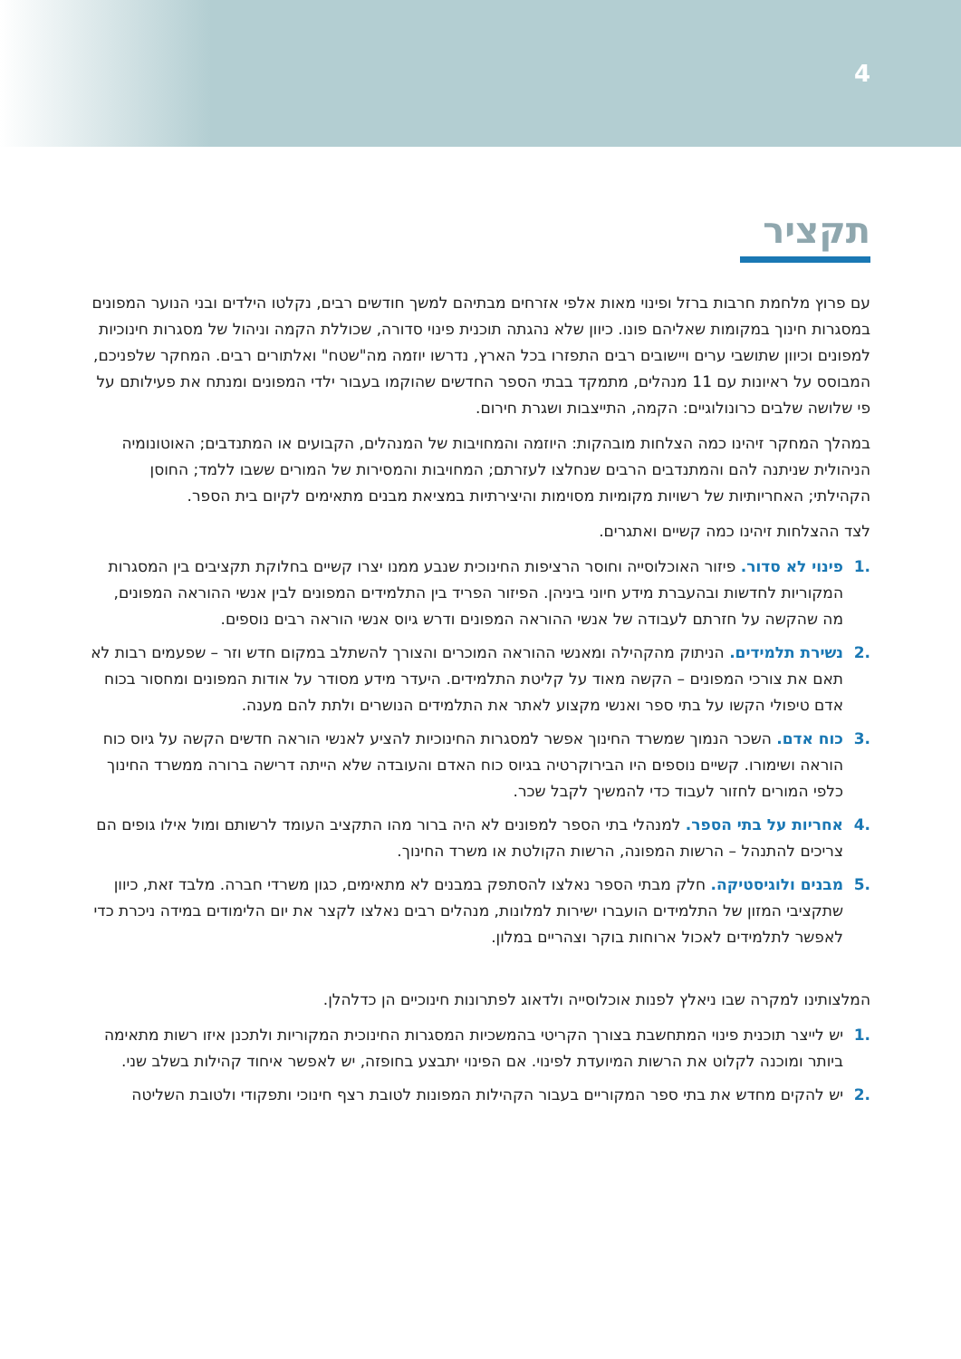4
תקציר
עם פרוץ מלחמת חרבות ברזל ופינוי מאות אלפי אזרחים מבתיהם למשך חודשים רבים, נקלטו הילדים ובני הנוער המפונים במסגרות חינוך במקומות שאליהם פונו. כיוון שלא נהגתה תוכנית פינוי סדורה, שכוללת הקמה וניהול של מסגרות חינוכיות למפונים וכיוון שתושבי ערים ויישובים רבים התפזרו בכל הארץ, נדרשו יוזמה מה"שטח" ואלתורים רבים. המחקר שלפניכם, המבוסס על ראיונות עם 11 מנהלים, מתמקד בבתי הספר החדשים שהוקמו בעבור ילדי המפונים ומנתח את פעילותם על פי שלושה שלבים כרונולוגיים: הקמה, התייצבות ושגרת חירום.
במהלך המחקר זיהינו כמה הצלחות מובהקות: היוזמה והמחויבות של המנהלים, הקבועים או המתנדבים; האוטונומיה הניהולית שניתנה להם והמתנדבים הרבים שנחלצו לעזרתם; המחויבות והמסירות של המורים ששבו ללמד; החוסן הקהילתי; האחריותיות של רשויות מקומיות מסוימות והיצירתיות במציאת מבנים מתאימים לקיום בית הספר.
לצד ההצלחות זיהינו כמה קשיים ואתגרים.
.1 פינוי לא סדור. פיזור האוכלוסייה וחוסר הרציפות החינוכית שנבע ממנו יצרו קשיים בחלוקת תקציבים בין המסגרות המקוריות לחדשות ובהעברת מידע חיוני ביניהן. הפיזור הפריד בין התלמידים המפונים לבין אנשי ההוראה המפונים, מה שהקשה על חזרתם לעבודה של אנשי ההוראה המפונים ודרש גיוס אנשי הוראה רבים נוספים.
.2 נשירת תלמידים. הניתוק מהקהילה ומאנשי ההוראה המוכרים והצורך להשתלב במקום חדש וזר – שפעמים רבות לא תאם את צורכי המפונים – הקשה מאוד על קליטת התלמידים. היעדר מידע מסודר על אודות המפונים ומחסור בכוח אדם טיפולי הקשו על בתי ספר ואנשי מקצוע לאתר את התלמידים הנושרים ולתת להם מענה.
.3 כוח אדם. השכר הנמוך שמשרד החינוך אפשר למסגרות החינוכיות להציע לאנשי הוראה חדשים הקשה על גיוס כוח הוראה ושימורו. קשיים נוספים היו הבירוקרטיה בגיוס כוח האדם והעובדה שלא הייתה דרישה ברורה ממשרד החינוך כלפי המורים לחזור לעבוד כדי להמשיך לקבל שכר.
.4 אחריות על בתי הספר. למנהלי בתי הספר למפונים לא היה ברור מהו התקציב העומד לרשותם ומול אילו גופים הם צריכים להתנהל – הרשות המפונה, הרשות הקולטת או משרד החינוך.
.5 מבנים ולוגיסטיקה. חלק מבתי הספר נאלצו להסתפק במבנים לא מתאימים, כגון משרדי חברה. מלבד זאת, כיוון שתקציבי המזון של התלמידים הועברו ישירות למלונות, מנהלים רבים נאלצו לקצר את יום הלימודים במידה ניכרת כדי לאפשר לתלמידים לאכול ארוחות בוקר וצהריים במלון.
המלצותינו למקרה שבו ניאלץ לפנות אוכלוסייה ולדאוג לפתרונות חינוכיים הן כדלהלן.
.1 יש לייצר תוכנית פינוי המתחשבת בצורך הקריטי בהמשכיות המסגרות החינוכית המקוריות ולתכנן איזו רשות מתאימה ביותר ומוכנה לקלוט את הרשות המיועדת לפינוי. אם הפינוי יתבצע בחופזה, יש לאפשר איחוד קהילות בשלב שני.
.2 יש להקים מחדש את בתי ספר המקוריים בעבור הקהילות המפונות לטובת רצף חינוכי ותפקודי ולטובת השליטה